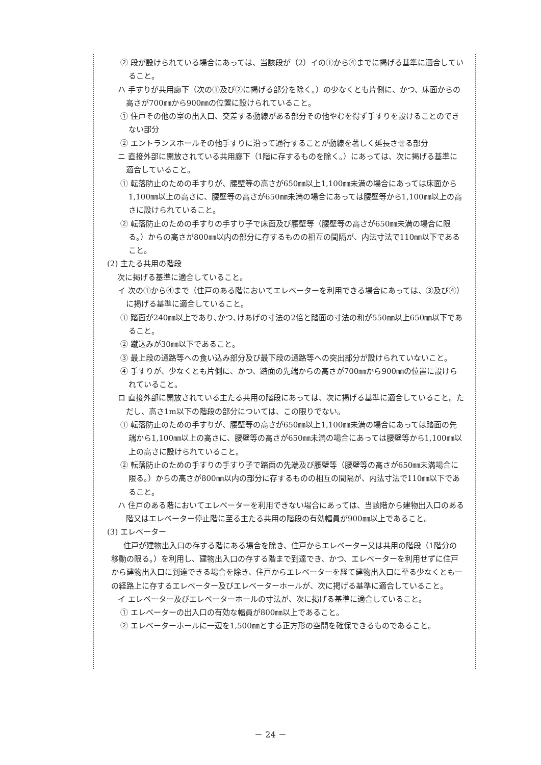② 段が設けられている場合にあっては、当該段が（2）イの①から④までに掲げる基準に適合していること。
ハ 手すりが共用廊下（次の①及び②に掲げる部分を除く。）の少なくとも片側に、かつ、床面からの高さが700㎜から900㎜の位置に設けられていること。
① 住戸その他の室の出入口、交差する動線がある部分その他やむを得ず手すりを設けることのできない部分
② エントランスホールその他手すりに沿って通行することが動線を著しく延長させる部分
ニ 直接外部に開放されている共用廊下（1階に存するものを除く。）にあっては、次に掲げる基準に適合していること。
① 転落防止のための手すりが、腰壁等の高さが650㎜以上1,100㎜未満の場合にあっては床面から1,100㎜以上の高さに、腰壁等の高さが650㎜未満の場合にあっては腰壁等から1,100㎜以上の高さに設けられていること。
② 転落防止のための手すりの手すり子で床面及び腰壁等（腰壁等の高さが650㎜未満の場合に限る。）からの高さが800㎜以内の部分に存するものの相互の間隔が、内法寸法で110㎜以下であること。
(2) 主たる共用の階段
次に掲げる基準に適合していること。
イ 次の①から④まで（住戸のある階においてエレベーターを利用できる場合にあっては、③及び④）に掲げる基準に適合していること。
① 踏面が240㎜以上であり､かつ､けあげの寸法の2倍と踏面の寸法の和が550㎜以上650㎜以下であること。
② 蹴込みが30㎜以下であること。
③ 最上段の通路等への食い込み部分及び最下段の通路等への突出部分が設けられていないこと。
④ 手すりが、少なくとも片側に、かつ、踏面の先端からの高さが700㎜から900㎜の位置に設けられていること。
ロ 直接外部に開放されている主たる共用の階段にあっては、次に掲げる基準に適合していること。ただし、高さ1m以下の階段の部分については、この限りでない。
① 転落防止のための手すりが、腰壁等の高さが650㎜以上1,100㎜未満の場合にあっては踏面の先端から1,100㎜以上の高さに、腰壁等の高さが650㎜未満の場合にあっては腰壁等から1,100㎜以上の高さに設けられていること。
② 転落防止のための手すりの手すり子で踏面の先端及び腰壁等（腰壁等の高さが650㎜未満場合に限る。）からの高さが800㎜以内の部分に存するものの相互の間隔が、内法寸法で110㎜以下であること。
ハ 住戸のある階においてエレベーターを利用できない場合にあっては、当該階から建物出入口のある階又はエレベーター停止階に至る主たる共用の階段の有効幅員が900㎜以上であること。
(3) エレベーター
住戸が建物出入口の存する階にある場合を除き、住戸からエレベーター又は共用の階段（1階分の移動の限る。）を利用し、建物出入口の存する階まで到達でき、かつ、エレベーターを利用せずに住戸から建物出入口に到達できる場合を除き、住戸からエレベーターを経て建物出入口に至る少なくとも一の経路上に存するエレベーター及びエレベーターホールが、次に掲げる基準に適合していること。
イ エレベーター及びエレベーターホールの寸法が、次に掲げる基準に適合していること。
① エレベーターの出入口の有効な幅員が800㎜以上であること。
② エレベーターホールに一辺を1,500㎜とする正方形の空間を確保できるものであること。
－ 24 －